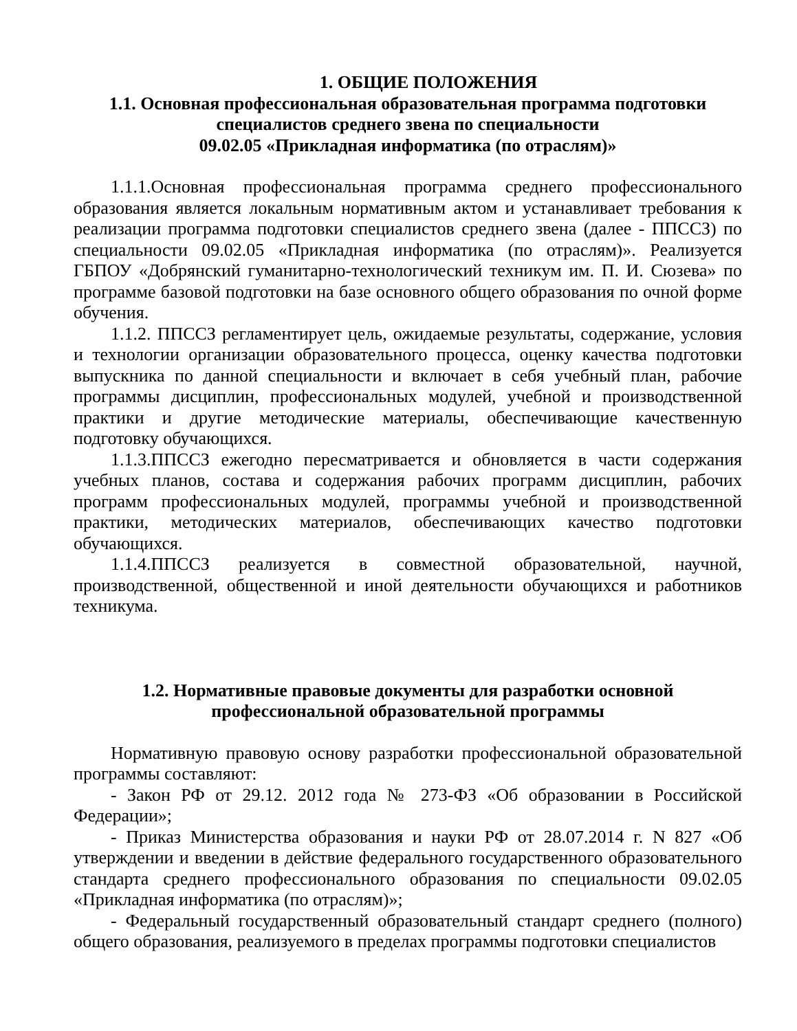1. ОБЩИЕ ПОЛОЖЕНИЯ
1.1. Основная профессиональная образовательная программа подготовки специалистов среднего звена по специальности
09.02.05 «Прикладная информатика (по отраслям)»
1.1.1.Основная профессиональная программа среднего профессионального образования является локальным нормативным актом и устанавливает требования к реализации программа подготовки специалистов среднего звена (далее - ППССЗ) по специальности 09.02.05 «Прикладная информатика (по отраслям)». Реализуется ГБПОУ «Добрянский гуманитарно-технологический техникум им. П. И. Сюзева» по программе базовой подготовки на базе основного общего образования по очной форме обучения.
1.1.2. ППССЗ регламентирует цель, ожидаемые результаты, содержание, условия и технологии организации образовательного процесса, оценку качества подготовки выпускника по данной специальности и включает в себя учебный план, рабочие программы дисциплин, профессиональных модулей, учебной и производственной практики и другие методические материалы, обеспечивающие качественную подготовку обучающихся.
1.1.3.ППССЗ ежегодно пересматривается и обновляется в части содержания учебных планов, состава и содержания рабочих программ дисциплин, рабочих программ профессиональных модулей, программы учебной и производственной практики, методических материалов, обеспечивающих качество подготовки обучающихся.
1.1.4.ППССЗ реализуется в совместной образовательной, научной, производственной, общественной и иной деятельности обучающихся и работников техникума.
1.2. Нормативные правовые документы для разработки основной
профессиональной образовательной программы
Нормативную правовую основу разработки профессиональной образовательной программы составляют:
- Закон РФ от 29.12. 2012 года № 273-ФЗ «Об образовании в Российской Федерации»;
- Приказ Министерства образования и науки РФ от 28.07.2014 г. N 827 «Об утверждении и введении в действие федерального государственного образовательного стандарта среднего профессионального образования по специальности 09.02.05 «Прикладная информатика (по отраслям)»;
- Федеральный государственный образовательный стандарт среднего (полного) общего образования, реализуемого в пределах программы подготовки специалистов